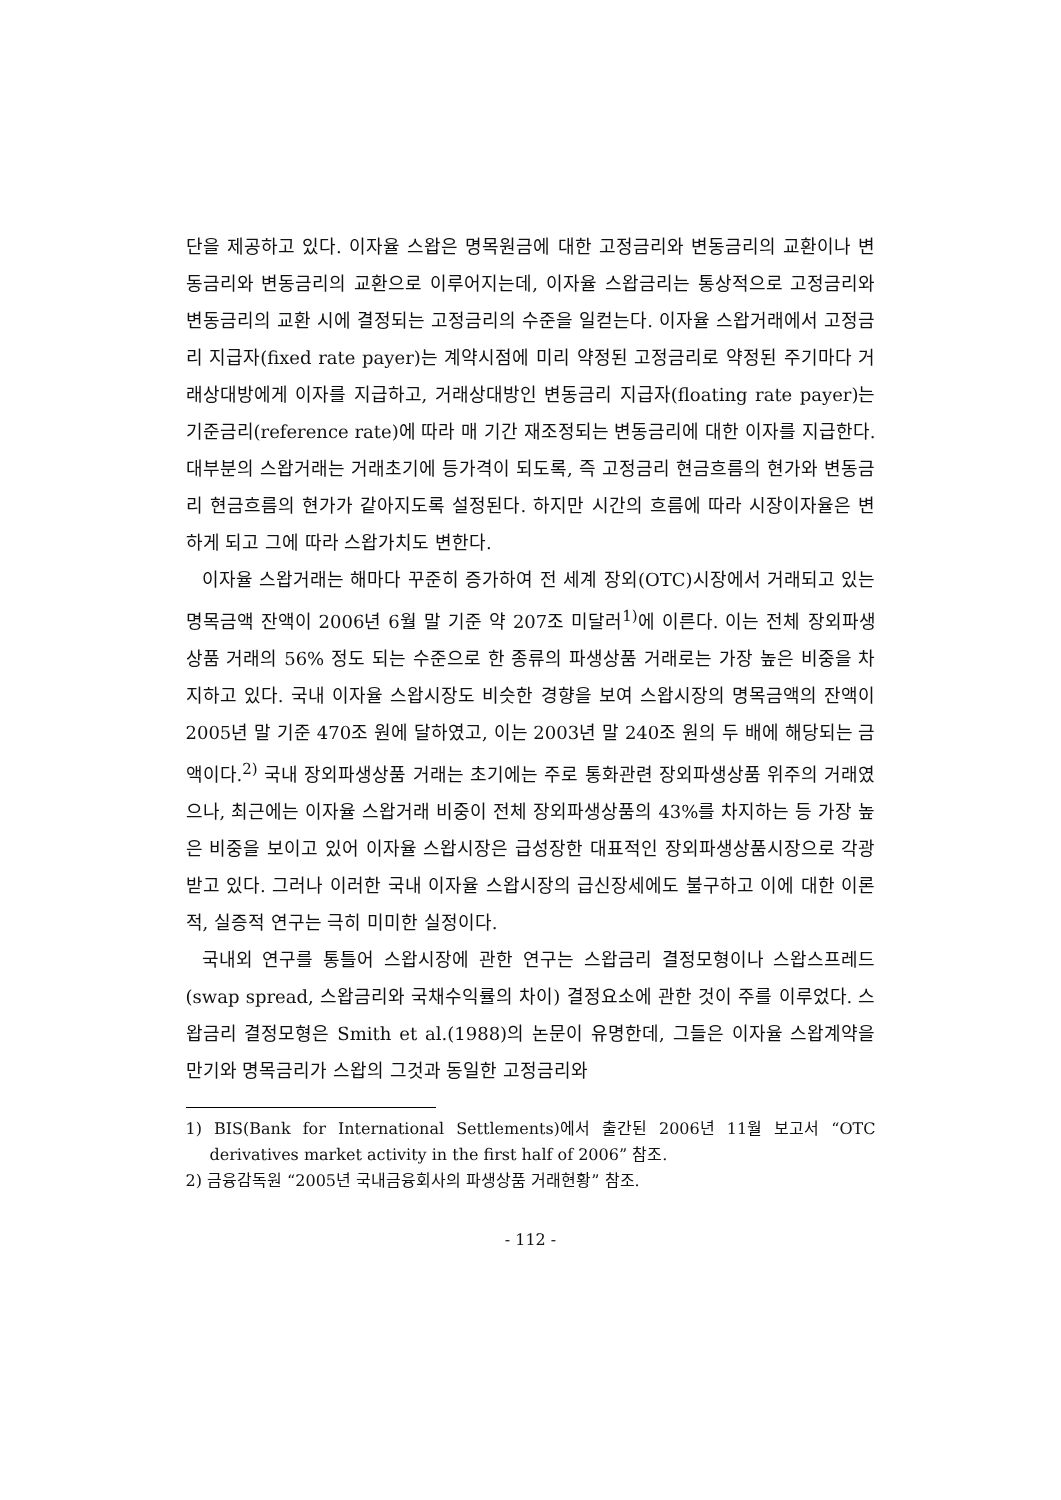단을 제공하고 있다. 이자율 스왑은 명목원금에 대한 고정금리와 변동금리의 교환이나 변동금리와 변동금리의 교환으로 이루어지는데, 이자율 스왑금리는 통상적으로 고정금리와 변동금리의 교환 시에 결정되는 고정금리의 수준을 일컫는다. 이자율 스왑거래에서 고정금리 지급자(fixed rate payer)는 계약시점에 미리 약정된 고정금리로 약정된 주기마다 거래상대방에게 이자를 지급하고, 거래상대방인 변동금리 지급자(floating rate payer)는 기준금리(reference rate)에 따라 매 기간 재조정되는 변동금리에 대한 이자를 지급한다. 대부분의 스왑거래는 거래초기에 등가격이 되도록, 즉 고정금리 현금흐름의 현가와 변동금리 현금흐름의 현가가 같아지도록 설정된다. 하지만 시간의 흐름에 따라 시장이자율은 변하게 되고 그에 따라 스왑가치도 변한다.
이자율 스왑거래는 해마다 꾸준히 증가하여 전 세계 장외(OTC)시장에서 거래되고 있는 명목금액 잔액이 2006년 6월 말 기준 약 207조 미달러<sup>1)</sup>에 이른다. 이는 전체 장외파생상품 거래의 56% 정도 되는 수준으로 한 종류의 파생상품 거래로는 가장 높은 비중을 차지하고 있다. 국내 이자율 스왑시장도 비슷한 경향을 보여 스왑시장의 명목금액의 잔액이 2005년 말 기준 470조 원에 달하였고, 이는 2003년 말 240조 원의 두 배에 해당되는 금액이다.<sup>2)</sup> 국내 장외파생상품 거래는 초기에는 주로 통화관련 장외파생상품 위주의 거래였으나, 최근에는 이자율 스왑거래 비중이 전체 장외파생상품의 43%를 차지하는 등 가장 높은 비중을 보이고 있어 이자율 스왑시장은 급성장한 대표적인 장외파생상품시장으로 각광받고 있다. 그러나 이러한 국내 이자율 스왑시장의 급신장세에도 불구하고 이에 대한 이론적, 실증적 연구는 극히 미미한 실정이다.
국내외 연구를 통틀어 스왑시장에 관한 연구는 스왑금리 결정모형이나 스왑스프레드(swap spread, 스왑금리와 국채수익률의 차이) 결정요소에 관한 것이 주를 이루었다. 스왑금리 결정모형은 Smith et al.(1988)의 논문이 유명한데, 그들은 이자율 스왑계약을 만기와 명목금리가 스왑의 그것과 동일한 고정금리와
1) BIS(Bank for International Settlements)에서 출간된 2006년 11월 보고서 “OTC derivatives market activity in the first half of 2006” 참조.
2) 금융감독원 “2005년 국내금융회사의 파생상품 거래현황” 참조.
- 112 -